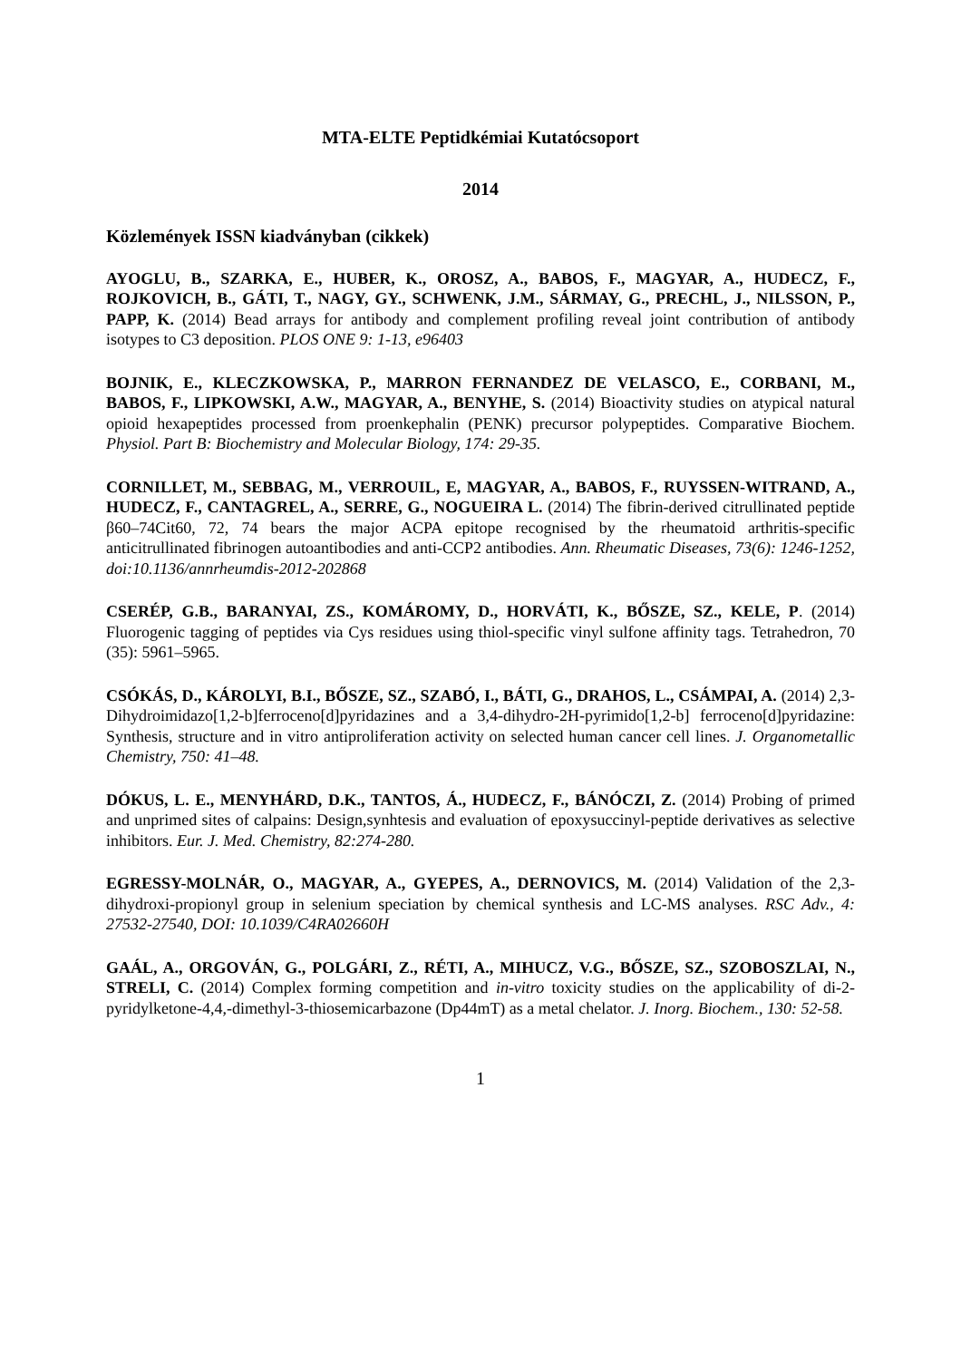MTA-ELTE Peptidkémiai Kutatócsoport
2014
Közlemények ISSN kiadványban (cikkek)
AYOGLU, B., SZARKA, E., HUBER, K., OROSZ, A., BABOS, F., MAGYAR, A., HUDECZ, F., ROJKOVICH, B., GÁTI, T., NAGY, GY., SCHWENK, J.M., SÁRMAY, G., PRECHL, J., NILSSON, P., PAPP, K. (2014) Bead arrays for antibody and complement profiling reveal joint contribution of antibody isotypes to C3 deposition. PLOS ONE 9: 1-13, e96403
BOJNIK, E., KLECZKOWSKA, P., MARRON FERNANDEZ DE VELASCO, E., CORBANI, M., BABOS, F., LIPKOWSKI, A.W., MAGYAR, A., BENYHE, S. (2014) Bioactivity studies on atypical natural opioid hexapeptides processed from proenkephalin (PENK) precursor polypeptides. Comparative Biochem. Physiol. Part B: Biochemistry and Molecular Biology, 174: 29-35.
CORNILLET, M., SEBBAG, M., VERROUIL, E, MAGYAR, A., BABOS, F., RUYSSEN-WITRAND, A., HUDECZ, F., CANTAGREL, A., SERRE, G., NOGUEIRA L. (2014) The fibrin-derived citrullinated peptide β60–74Cit60, 72, 74 bears the major ACPA epitope recognised by the rheumatoid arthritis-specific anticitrullinated fibrinogen autoantibodies and anti-CCP2 antibodies. Ann. Rheumatic Diseases, 73(6): 1246-1252, doi:10.1136/annrheumdis-2012-202868
CSERÉP, G.B., BARANYAI, ZS., KOMÁROMY, D., HORVÁTI, K., BŐSZE, SZ., KELE, P. (2014) Fluorogenic tagging of peptides via Cys residues using thiol-specific vinyl sulfone affinity tags. Tetrahedron, 70 (35): 5961–5965.
CSÓKÁS, D., KÁROLYI, B.I., BŐSZE, SZ., SZABÓ, I., BÁTI, G., DRAHOS, L., CSÁMPAI, A. (2014) 2,3-Dihydroimidazo[1,2-b]ferroceno[d]pyridazines and a 3,4-dihydro-2H-pyrimido[1,2-b] ferroceno[d]pyridazine: Synthesis, structure and in vitro antiproliferation activity on selected human cancer cell lines. J. Organometallic Chemistry, 750: 41–48.
DÓKUS, L. E., MENYHÁRD, D.K., TANTOS, Á., HUDECZ, F., BÁNÓCZI, Z. (2014) Probing of primed and unprimed sites of calpains: Design,synhtesis and evaluation of epoxysuccinyl-peptide derivatives as selective inhibitors. Eur. J. Med. Chemistry, 82:274-280.
EGRESSY-MOLNÁR, O., MAGYAR, A., GYEPES, A., DERNOVICS, M. (2014) Validation of the 2,3-dihydroxi-propionyl group in selenium speciation by chemical synthesis and LC-MS analyses. RSC Adv., 4: 27532-27540, DOI: 10.1039/C4RA02660H
GAÁL, A., ORGOVÁN, G., POLGÁRI, Z., RÉTI, A., MIHUCZ, V.G., BŐSZE, SZ., SZOBOSZLAI, N., STRELI, C. (2014) Complex forming competition and in-vitro toxicity studies on the applicability of di-2-pyridylketone-4,4,-dimethyl-3-thiosemicarbazone (Dp44mT) as a metal chelator. J. Inorg. Biochem., 130: 52-58.
1